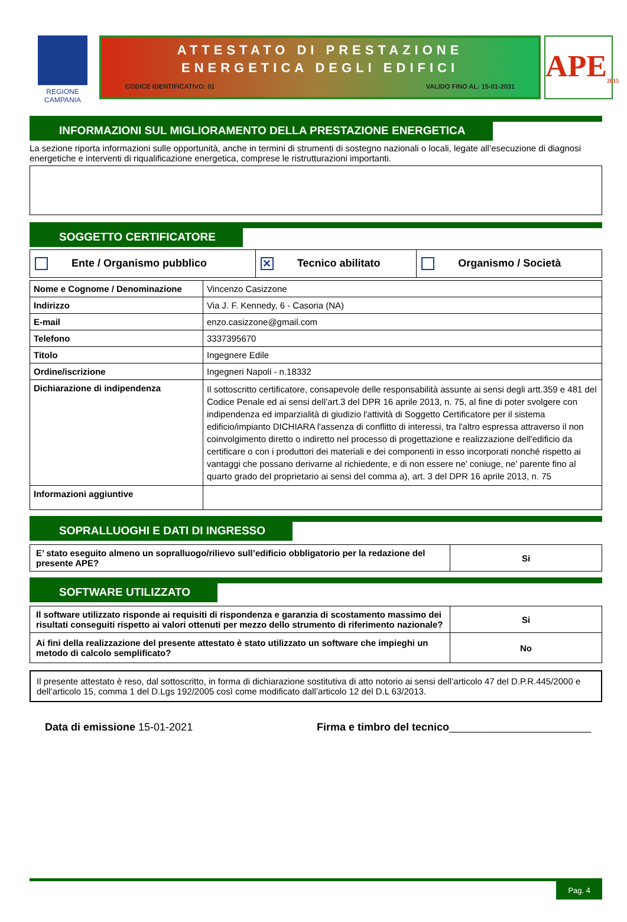REGIONE CAMPANIA
ATTESTATO DI PRESTAZIONE
ENERGETICA DEGLI EDIFICI
CODICE IDENTIFICATIVO: 01 VALIDO FINO AL: 15-01-2031
APE<sub>2015</sub>
INFORMAZIONI SUL MIGLIORAMENTO DELLA PRESTAZIONE ENERGETICA
La sezione riporta informazioni sulle opportunità, anche in termini di strumenti di sostegno nazionali o locali, legate all’esecuzione di diagnosi energetiche e interventi di riqualificazione energetica, comprese le ristrutturazioni importanti.
SOGGETTO CERTIFICATORE
| Ente / Organismo pubblico | ✕ Tecnico abilitato | Organismo / Società |
| Nome e Cognome / Denominazione | Vincenzo Casizzone |
| Indirizzo | Via J. F. Kennedy, 6 - Casoria (NA) |
| E-mail | enzo.casizzone@gmail.com |
| Telefono | 3337395670 |
| Titolo | Ingegnere Edile |
| Ordine/iscrizione | Ingegneri Napoli - n.18332 |
| Dichiarazione di indipendenza | Il sottoscritto certificatore, consapevole delle responsabilità assunte ai sensi degli artt.359 e 481 del Codice Penale ed ai sensi dell’art.3 del DPR 16 aprile 2013, n. 75, al fine di poter svolgere con indipendenza ed imparzialità di giudizio l'attività di Soggetto Certificatore per il sistema edificio/impianto DICHIARA l'assenza di conflitto di interessi, tra l'altro espressa attraverso il non coinvolgimento diretto o indiretto nel processo di progettazione e realizzazione dell'edificio da certificare o con i produttori dei materiali e dei componenti in esso incorporati nonché rispetto ai vantaggi che possano derivarne al richiedente, e di non essere ne' coniuge, ne' parente fino al quarto grado del proprietario ai sensi del comma a), art. 3 del DPR 16 aprile 2013, n. 75 |
| Informazioni aggiuntive | |
SOPRALLUOGHI E DATI DI INGRESSO
| E’ stato eseguito almeno un sopralluogo/rilievo sull’edificio obbligatorio per la redazione del presente APE? | Si |
SOFTWARE UTILIZZATO
| Il software utilizzato risponde ai requisiti di rispondenza e garanzia di scostamento massimo dei risultati conseguiti rispetto ai valori ottenuti per mezzo dello strumento di riferimento nazionale? | Si |
| Ai fini della realizzazione del presente attestato è stato utilizzato un software che impieghi un metodo di calcolo semplificato? | No |
Il presente attestato è reso, dal sottoscritto, in forma di dichiarazione sostitutiva di atto notorio ai sensi dell’articolo 47 del D.P.R.445/2000 e dell’articolo 15, comma 1 del D.Lgs 192/2005 così come modificato dall’articolo 12 del D.L 63/2013.
Data di emissione 15-01-2021 Firma e timbro del tecnico________________________
Pag. 4